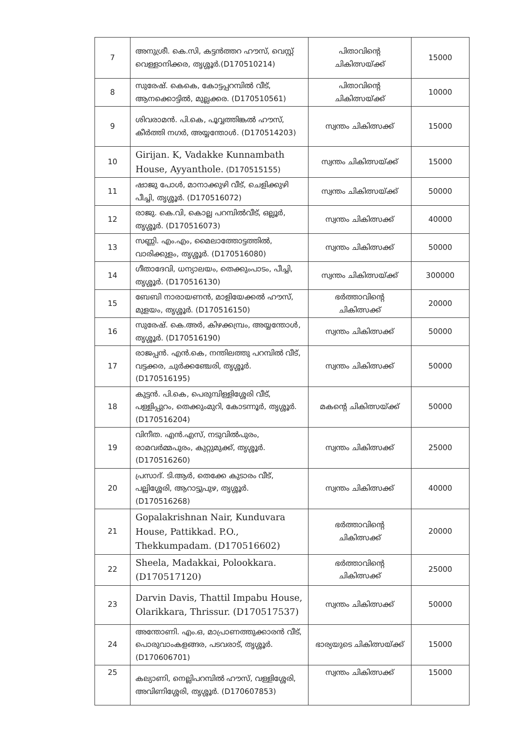| 7 | അനുശ്രീ. കെ.സി, കട്ടൻത്തറ ഹൗസ്, വെസ്റ്റ് വെള്ളാനിക്കര, തൃശ്ശൂർ.(D170510214) | പിതാവിന്റെ ചികിത്സയ്ക്ക് | 15000 |
| 8 | സുരേഷ്. കെകെ, കോട്ടപ്പറമ്പിൽ വീട്, ആനക്കൊട്ടിൽ, മുല്ലക്കര. (D170510561) | പിതാവിന്റെ ചികിത്സയ്ക്ക് | 10000 |
| 9 | ശിവരാമൻ. പി.കെ, പൂവ്വത്തിങ്കൽ ഹൗസ്, കീർത്തി നഗർ, അയ്യന്തോൾ. (D170514203) | സ്വന്തം ചികിത്സക്ക് | 15000 |
| 10 | Girijan. K, Vadakke Kunnambath House, Ayyanthole. (D170515155) | സ്വന്തം ചികിത്സയ്ക്ക് | 15000 |
| 11 | ഷാജു പോൾ, മാനാക്കുഴി വീട്, ചെളിക്കുഴി പീച്ചി, തൃശ്ശൂർ. (D170516072) | സ്വന്തം ചികിത്സയ്ക്ക് | 50000 |
| 12 | രാജു. കെ.വി, കൊല്ല പറമ്പിൽവീട്, ഒല്ലൂർ, തൃശ്ശൂർ. (D170516073) | സ്വന്തം ചികിത്സക്ക് | 40000 |
| 13 | സണ്ണി. എം.എം, മൈലാത്തോട്ടത്തിൽ, വാരിക്കുളം, തൃശ്ശൂർ. (D170516080) | സ്വന്തം ചികിത്സക്ക് | 50000 |
| 14 | ഗീതാദേവി, ധന്യാലയം, തെക്കുംപാടം, പീച്ചി, തൃശ്ശൂർ. (D170516130) | സ്വന്തം ചികിത്സയ്ക്ക് | 300000 |
| 15 | ബേബി നാരായണൻ, മാളിയേക്കൽ ഹൗസ്, മുളയം, തൃശ്ശൂർ. (D170516150) | ഭർത്താവിന്റെ ചികിത്സക്ക് | 20000 |
| 16 | സുരേഷ്. കെ.അർ, കിഴക്കമ്പ്രം, അയ്യന്തോൾ, തൃശ്ശൂർ. (D170516190) | സ്വന്തം ചികിത്സക്ക് | 50000 |
| 17 | രാജപ്പൻ. എൻ.കെ, നന്തിലത്തു പറമ്പിൽ വീട്, വട്ടക്കര, ചുർക്കഞ്ചേരി, തൃശ്ശൂർ. (D170516195) | സ്വന്തം ചികിത്സക്ക് | 50000 |
| 18 | കുട്ടൻ. പി.കെ, പെരുമ്പിള്ളിശ്ശേരി വീട്, പള്ളിപ്പുറം, തെക്കുംമുറി, കോടന്നൂർ, തൃശ്ശൂർ. (D170516204) | മകന്റെ ചികിത്സയ്ക്ക് | 50000 |
| 19 | വിനീത. എൻ.എസ്, നടുവിൽപുരം, രാമവർമ്മപുരം, കുറ്റുമുക്ക്, തൃശ്ശൂർ. (D170516260) | സ്വന്തം ചികിത്സക്ക് | 25000 |
| 20 | പ്രസാദ്. ടി.ആർ, തെക്കേ കുടാരം വീട്, പല്ലിശ്ശേരി, ആറാട്ടുപുഴ, തൃശ്ശൂർ. (D170516268) | സ്വന്തം ചികിത്സക്ക് | 40000 |
| 21 | Gopalakrishnan Nair, Kunduvara House, Pattikkad. P.O., Thekkumpadam. (D170516602) | ഭർത്താവിന്റെ ചികിത്സക്ക് | 20000 |
| 22 | Sheela, Madakkai, Polookkara. (D170517120) | ഭർത്താവിന്റെ ചികിത്സക്ക് | 25000 |
| 23 | Darvin Davis, Thattil Impabu House, Olarikkara, Thrissur. (D170517537) | സ്വന്തം ചികിത്സക്ക് | 50000 |
| 24 | അന്തോണി. എം.ഒ, മാപ്രാണത്തുക്കാരൻ വീട്, പൊരുവാംകളങ്ങര, പടവരാട്, തൃശ്ശൂർ. (D170606701) | ഭാര്യയുടെ ചികിത്സയ്ക്ക് | 15000 |
| 25 | കല്യാണി, നെല്ലിപറമ്പിൽ ഹൗസ്, വള്ളിശ്ശേരി, അവിണിശ്ശേരി, തൃശ്ശൂർ. (D170607853) | സ്വന്തം ചികിത്സക്ക് | 15000 |